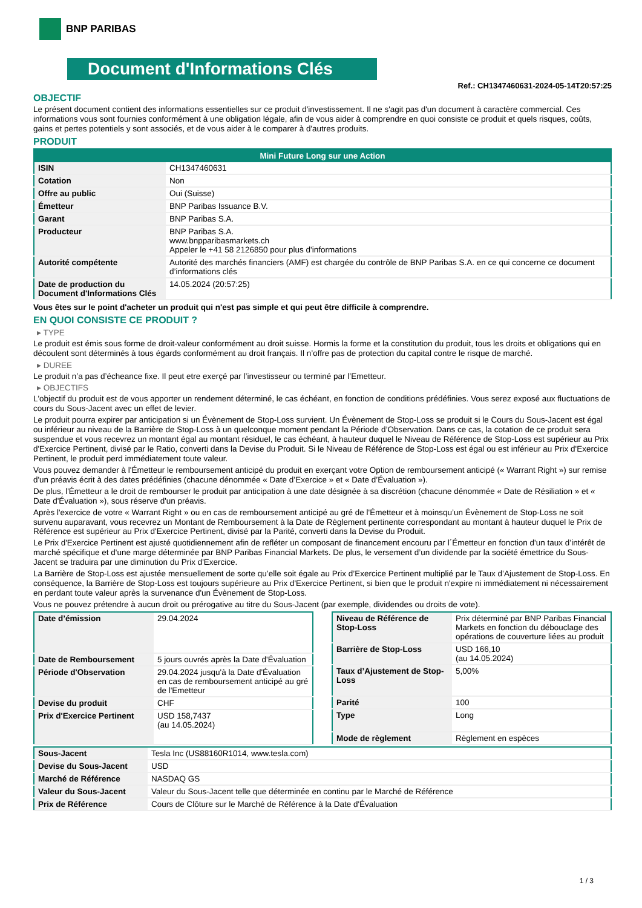BNP PARIBAS
Document d'Informations Clés
Ref.: CH1347460631-2024-05-14T20:57:25
OBJECTIF
Le présent document contient des informations essentielles sur ce produit d'investissement. Il ne s'agit pas d'un document à caractère commercial. Ces informations vous sont fournies conformément à une obligation légale, afin de vous aider à comprendre en quoi consiste ce produit et quels risques, coûts, gains et pertes potentiels y sont associés, et de vous aider à le comparer à d'autres produits.
PRODUIT
| Mini Future Long sur une Action | |
| --- | --- |
| ISIN | CH1347460631 |
| Cotation | Non |
| Offre au public | Oui (Suisse) |
| Émetteur | BNP Paribas Issuance B.V. |
| Garant | BNP Paribas S.A. |
| Producteur | BNP Paribas S.A. www.bnpparibasmarkets.ch Appeler le +41 58 2126850 pour plus d'informations |
| Autorité compétente | Autorité des marchés financiers (AMF) est chargée du contrôle de BNP Paribas S.A. en ce qui concerne ce document d’informations clés |
| Date de production du Document d'Informations Clés | 14.05.2024 (20:57:25) |
Vous êtes sur le point d'acheter un produit qui n'est pas simple et qui peut être difficile à comprendre.
EN QUOI CONSISTE CE PRODUIT ?
▸ TYPE
Le produit est émis sous forme de droit-valeur conformément au droit suisse. Hormis la forme et la constitution du produit, tous les droits et obligations qui en découlent sont déterminés à tous égards conformément au droit français. Il n’offre pas de protection du capital contre le risque de marché.
▸ DUREE
Le produit n’a pas d’écheance fixe. Il peut etre exerçé par l’investisseur ou terminé par l’Emetteur.
▸ OBJECTIFS
L'objectif du produit est de vous apporter un rendement déterminé, le cas échéant, en fonction de conditions prédéfinies. Vous serez exposé aux fluctuations de cours du Sous-Jacent avec un effet de levier.
Le produit pourra expirer par anticipation si un Évènement de Stop-Loss survient. Un Évènement de Stop-Loss se produit si le Cours du Sous-Jacent est égal ou inférieur au niveau de la Barrière de Stop-Loss à un quelconque moment pendant la Période d’Observation. Dans ce cas, la cotation de ce produit sera suspendue et vous recevrez un montant égal au montant résiduel, le cas échéant, à hauteur duquel le Niveau de Référence de Stop-Loss est supérieur au Prix d'Exercice Pertinent, divisé par le Ratio, converti dans la Devise du Produit. Si le Niveau de Référence de Stop-Loss est égal ou est inférieur au Prix d'Exercice Pertinent, le produit perd immédiatement toute valeur.
Vous pouvez demander à l'Émetteur le remboursement anticipé du produit en exerçant votre Option de remboursement anticipé (« Warrant Right ») sur remise d'un préavis écrit à des dates prédéfinies (chacune dénommée « Date d’Exercice » et « Date d’Évaluation »).
De plus, l'Émetteur a le droit de rembourser le produit par anticipation à une date désignée à sa discrétion (chacune dénommée « Date de Résiliation » et « Date d'Évaluation »), sous réserve d'un préavis.
Après l'exercice de votre « Warrant Right » ou en cas de remboursement anticipé au gré de l'Émetteur et à moinsqu’un Évènement de Stop-Loss ne soit survenu auparavant, vous recevrez un Montant de Remboursement à la Date de Règlement pertinente correspondant au montant à hauteur duquel le Prix de Référence est supérieur au Prix d'Exercice Pertinent, divisé par la Parité, converti dans la Devise du Produit.
Le Prix d'Exercice Pertinent est ajusté quotidiennement afin de refléter un composant de financement encouru par l´Émetteur en fonction d'un taux d’intérêt de marché spécifique et d'une marge déterminée par BNP Paribas Financial Markets. De plus, le versement d’un dividende par la société émettrice du Sous-Jacent se traduira par une diminution du Prix d'Exercice.
La Barrière de Stop-Loss est ajustée mensuellement de sorte qu’elle soit égale au Prix d’Exercice Pertinent multiplié par le Taux d’Ajustement de Stop-Loss. En conséquence, la Barrière de Stop-Loss est toujours supérieure au Prix d'Exercice Pertinent, si bien que le produit n'expire ni immédiatement ni nécessairement en perdant toute valeur après la survenance d'un Évènement de Stop-Loss.
Vous ne pouvez prétendre à aucun droit ou prérogative au titre du Sous-Jacent (par exemple, dividendes ou droits de vote).
| Date d’émission | 29.04.2024 |
| Date de Remboursement | 5 jours ouvrés après la Date d'Évaluation |
| Période d'Observation | 29.04.2024 jusqu'à la Date d'Évaluation en cas de remboursement anticipé au gré de l'Emetteur |
| Devise du produit | CHF |
| Prix d'Exercice Pertinent | USD 158,7437 (au 14.05.2024) |
| Niveau de Référence de Stop-Loss | Prix déterminé par BNP Paribas Financial Markets en fonction du débouclage des opérations de couverture liées au produit |
| Barrière de Stop-Loss | USD 166,10 (au 14.05.2024) |
| Taux d’Ajustement de Stop-Loss | 5,00% |
| Parité | 100 |
| Type | Long |
| Mode de règlement | Règlement en espèces |
| Sous-Jacent | Tesla Inc (US88160R1014, www.tesla.com) |
| Devise du Sous-Jacent | USD |
| Marché de Référence | NASDAQ GS |
| Valeur du Sous-Jacent | Valeur du Sous-Jacent telle que déterminée en continu par le Marché de Référence |
| Prix de Référence | Cours de Clôture sur le Marché de Référence à la Date d'Évaluation |
1 / 3